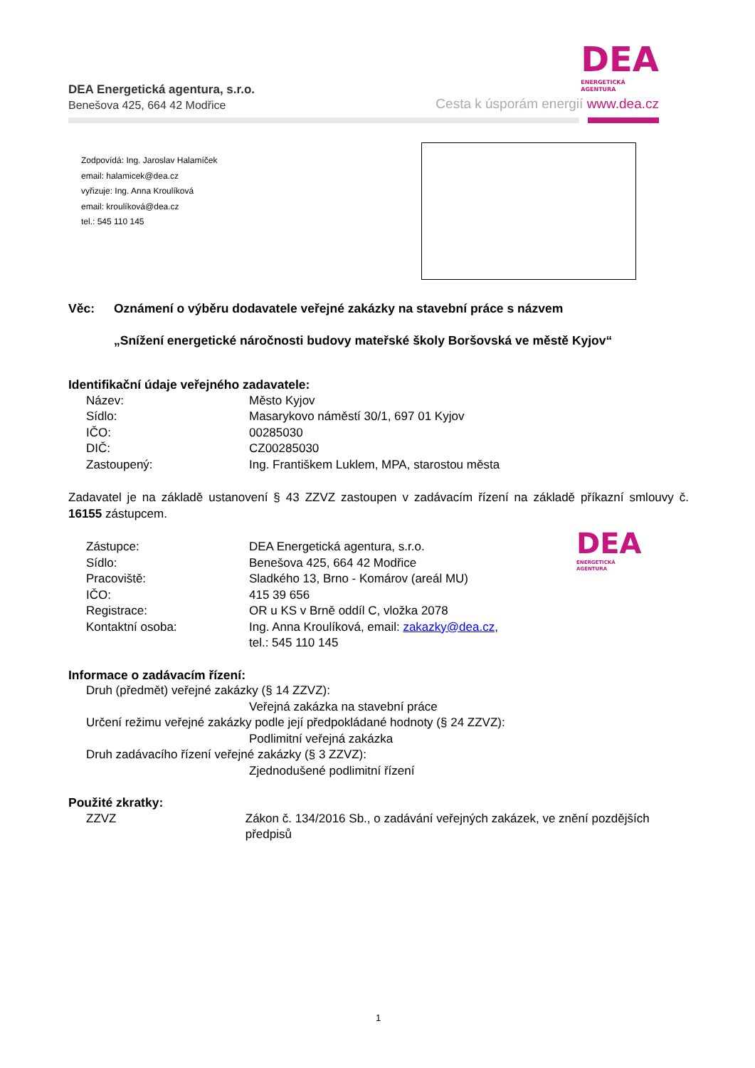DEA Energetická agentura, s.r.o.
Benešova 425, 664 42 Modřice
DEA
ENERGETICKÁ
AGENTURA
Cesta k úsporám energií www.dea.cz
Zodpovídá: Ing. Jaroslav Halamíček
email: halamicek@dea.cz
vyřizuje: Ing. Anna Kroulíková
email: kroulíková@dea.cz
tel.: 545 110 145
Věc: Oznámení o výběru dodavatele veřejné zakázky na stavební práce s názvem
„Snížení energetické náročnosti budovy mateřské školy Boršovská ve městě Kyjov“
Identifikační údaje veřejného zadavatele:
Název: Město Kyjov
Sídlo: Masarykovo náměstí 30/1, 697 01 Kyjov
IČO: 00285030
DIČ: CZ00285030
Zastoupený: Ing. Františkem Luklem, MPA, starostou města
Zadavatel je na základě ustanovení § 43 ZZVZ zastoupen v zadávacím řízení na základě příkazní smlouvy č. 16155 zástupcem.
Zástupce: DEA Energetická agentura, s.r.o.
Sídlo: Benešova 425, 664 42 Modřice
Pracoviště: Sladkého 13, Brno - Komárov (areál MU)
IČO: 415 39 656
Registrace: OR u KS v Brně oddíl C, vložka 2078
Kontaktní osoba: Ing. Anna Kroulíková, email: zakazky@dea.cz,
tel.: 545 110 145
Informace o zadávacím řízení:
Druh (předmět) veřejné zakázky (§ 14 ZZVZ):
Veřejná zakázka na stavební práce
Určení režimu veřejné zakázky podle její předpokládané hodnoty (§ 24 ZZVZ):
Podlimitní veřejná zakázka
Druh zadávacího řízení veřejné zakázky (§ 3 ZZVZ):
Zjednodušené podlimitní řízení
Použité zkratky:
ZZVZ Zákon č. 134/2016 Sb., o zadávání veřejných zakázek, ve znění pozdějších předpisů
DEA
ENERGETICKÁ
AGENTURA
1